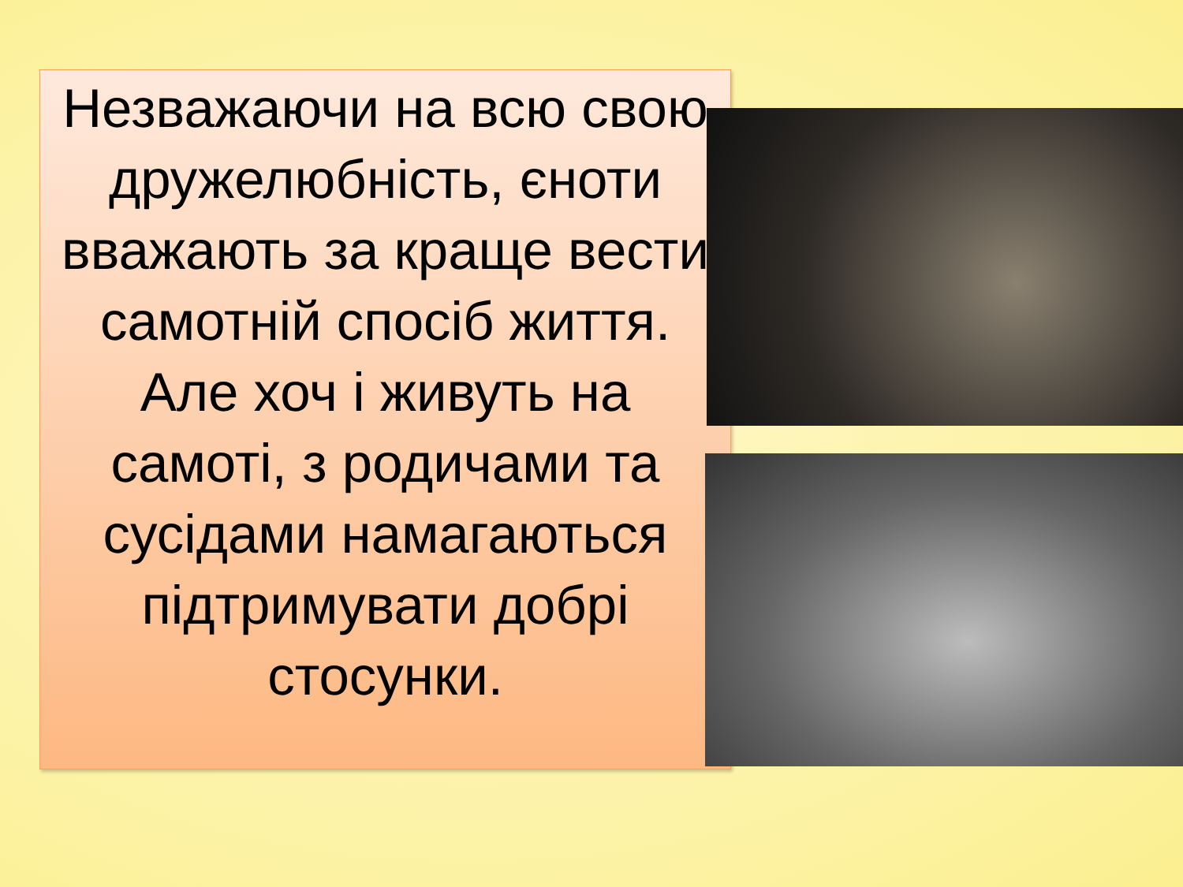Незважаючи на всю свою дружелюбність, єноти вважають за краще вести самотній спосіб життя. Але хоч і живуть на самоті, з родичами та сусідами намагаються підтримувати добрі стосунки.